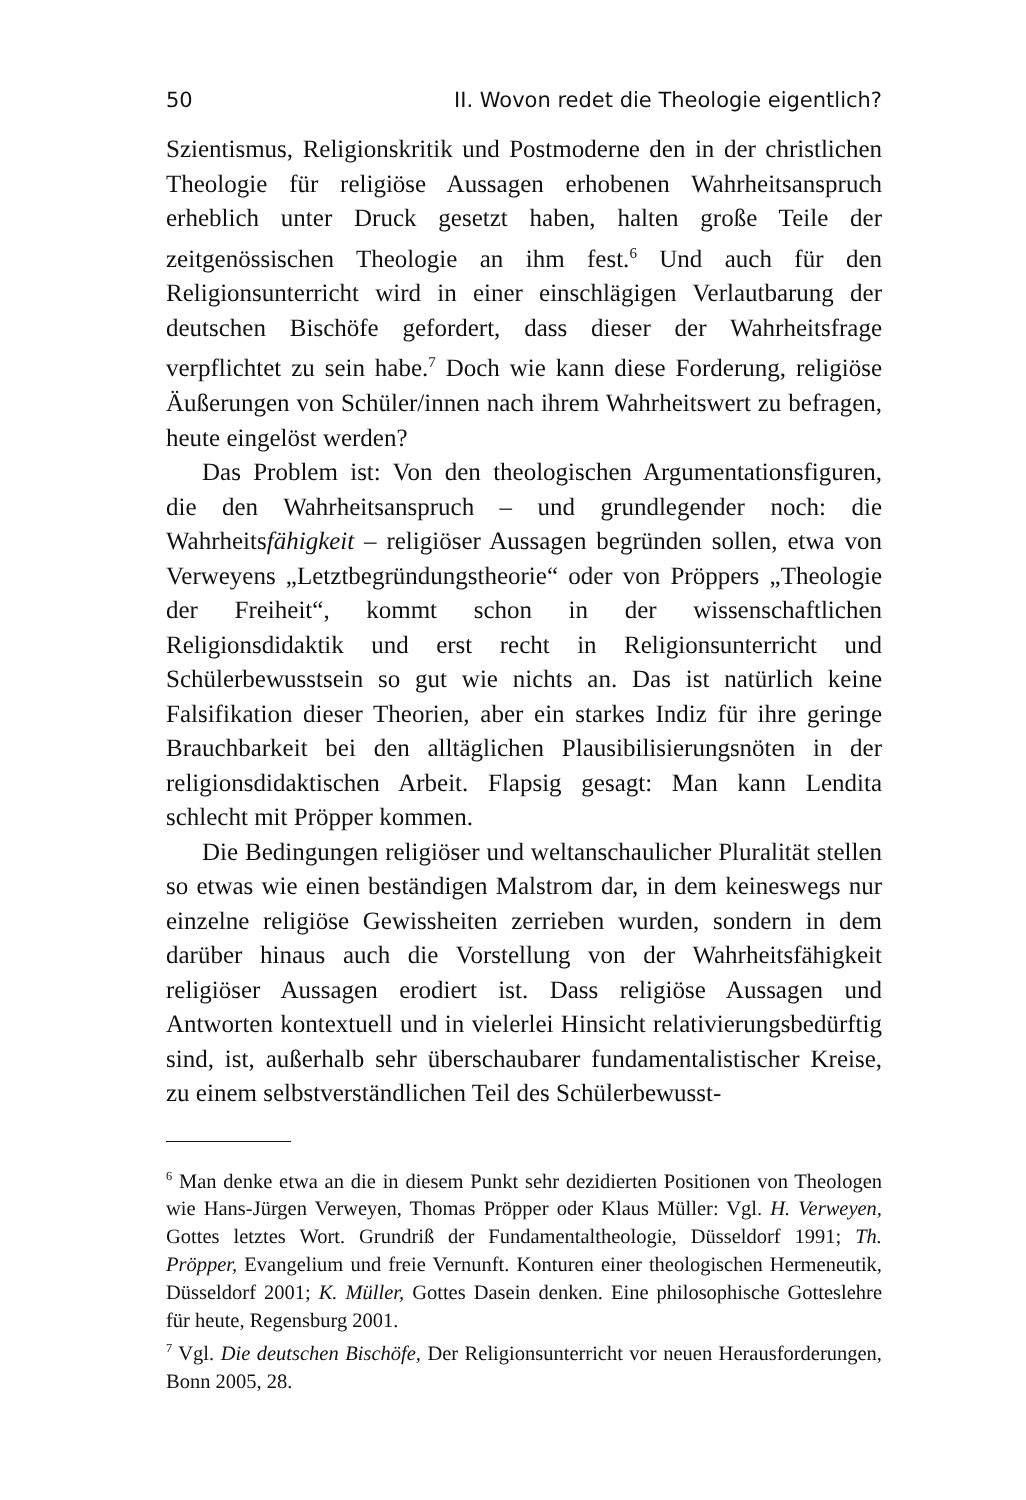50 II. Wovon redet die Theologie eigentlich?
Szientismus, Religionskritik und Postmoderne den in der christlichen Theologie für religiöse Aussagen erhobenen Wahrheitsanspruch erheblich unter Druck gesetzt haben, halten große Teile der zeitgenössischen Theologie an ihm fest.<sup>6</sup> Und auch für den Religionsunterricht wird in einer einschlägigen Verlautbarung der deutschen Bischöfe gefordert, dass dieser der Wahrheitsfrage verpflichtet zu sein habe.<sup>7</sup> Doch wie kann diese Forderung, religiöse Äußerungen von Schüler/innen nach ihrem Wahrheitswert zu befragen, heute eingelöst werden?
Das Problem ist: Von den theologischen Argumentationsfiguren, die den Wahrheitsanspruch – und grundlegender noch: die Wahrheitsfähigkeit – religiöser Aussagen begründen sollen, etwa von Verweyens „Letztbegründungstheorie“ oder von Pröppers „Theologie der Freiheit“, kommt schon in der wissenschaftlichen Religionsdidaktik und erst recht in Religionsunterricht und Schülerbewusstsein so gut wie nichts an. Das ist natürlich keine Falsifikation dieser Theorien, aber ein starkes Indiz für ihre geringe Brauchbarkeit bei den alltäglichen Plausibilisierungsnöten in der religionsdidaktischen Arbeit. Flapsig gesagt: Man kann Lendita schlecht mit Pröpper kommen.
Die Bedingungen religiöser und weltanschaulicher Pluralität stellen so etwas wie einen beständigen Malstrom dar, in dem keineswegs nur einzelne religiöse Gewissheiten zerrieben wurden, sondern in dem darüber hinaus auch die Vorstellung von der Wahrheitsfähigkeit religiöser Aussagen erodiert ist. Dass religiöse Aussagen und Antworten kontextuell und in vielerlei Hinsicht relativierungsbedürftig sind, ist, außerhalb sehr überschaubarer fundamentalistischer Kreise, zu einem selbstverständlichen Teil des Schülerbewusst-
<sup>6</sup> Man denke etwa an die in diesem Punkt sehr dezidierten Positionen von Theologen wie Hans-Jürgen Verweyen, Thomas Pröpper oder Klaus Müller: Vgl. H. Verweyen, Gottes letztes Wort. Grundriß der Fundamentaltheologie, Düsseldorf 1991; Th. Pröpper, Evangelium und freie Vernunft. Konturen einer theologischen Hermeneutik, Düsseldorf 2001; K. Müller, Gottes Dasein denken. Eine philosophische Gotteslehre für heute, Regensburg 2001.
<sup>7</sup> Vgl. Die deutschen Bischöfe, Der Religionsunterricht vor neuen Herausforderungen, Bonn 2005, 28.